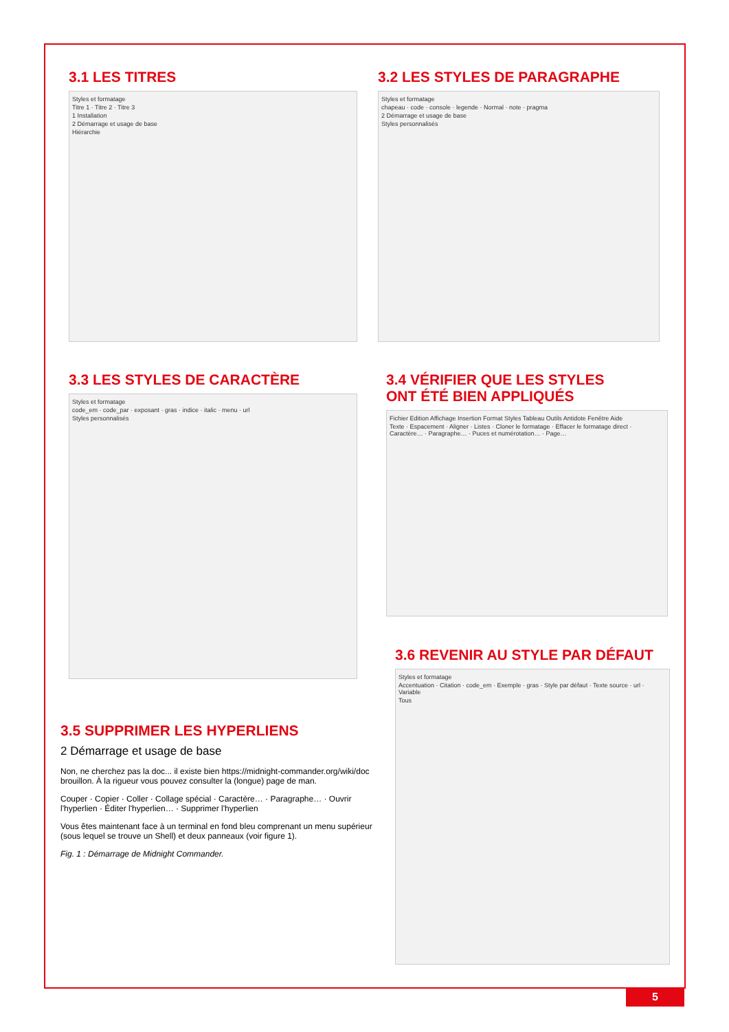3.1 LES TITRES
Styles et formatage
Titre 1 · Titre 2 · Titre 3
1 Installation
2 Démarrage et usage de base
Hiérarchie
3.2 LES STYLES DE PARAGRAPHE
Styles et formatage
chapeau · code · console · legende · Normal · note · pragma
2 Démarrage et usage de base
Styles personnalisés
3.3 LES STYLES DE CARACTÈRE
Styles et formatage
code_em · code_par · exposant · gras · indice · italic · menu · url
Styles personnalisés
3.4 VÉRIFIER QUE LES STYLES
ONT ÉTÉ BIEN APPLIQUÉS
Fichier Edition Affichage Insertion Format Styles Tableau Outils Antidote Fenêtre Aide
Texte · Espacement · Aligner · Listes · Cloner le formatage · Effacer le formatage direct · Caractère… · Paragraphe… · Puces et numérotation… · Page…
3.5 SUPPRIMER LES HYPERLIENS
2 Démarrage et usage de base
Non, ne cherchez pas la doc... il existe bien https://midnight-commander.org/wiki/doc brouillon. À la rigueur vous pouvez consulter la (longue) page de man.
Couper · Copier · Coller · Collage spécial · Caractère… · Paragraphe… · Ouvrir l'hyperlien · Éditer l'hyperlien… · Supprimer l'hyperlien
Vous êtes maintenant face à un terminal en fond bleu comprenant un menu supérieur (sous lequel se trouve un Shell) et deux panneaux (voir figure 1).
Fig. 1 : Démarrage de Midnight Commander.
3.6 REVENIR AU STYLE PAR DÉFAUT
Styles et formatage
Accentuation · Citation · code_em · Exemple · gras · Style par défaut · Texte source · url · Variable
Tous
5